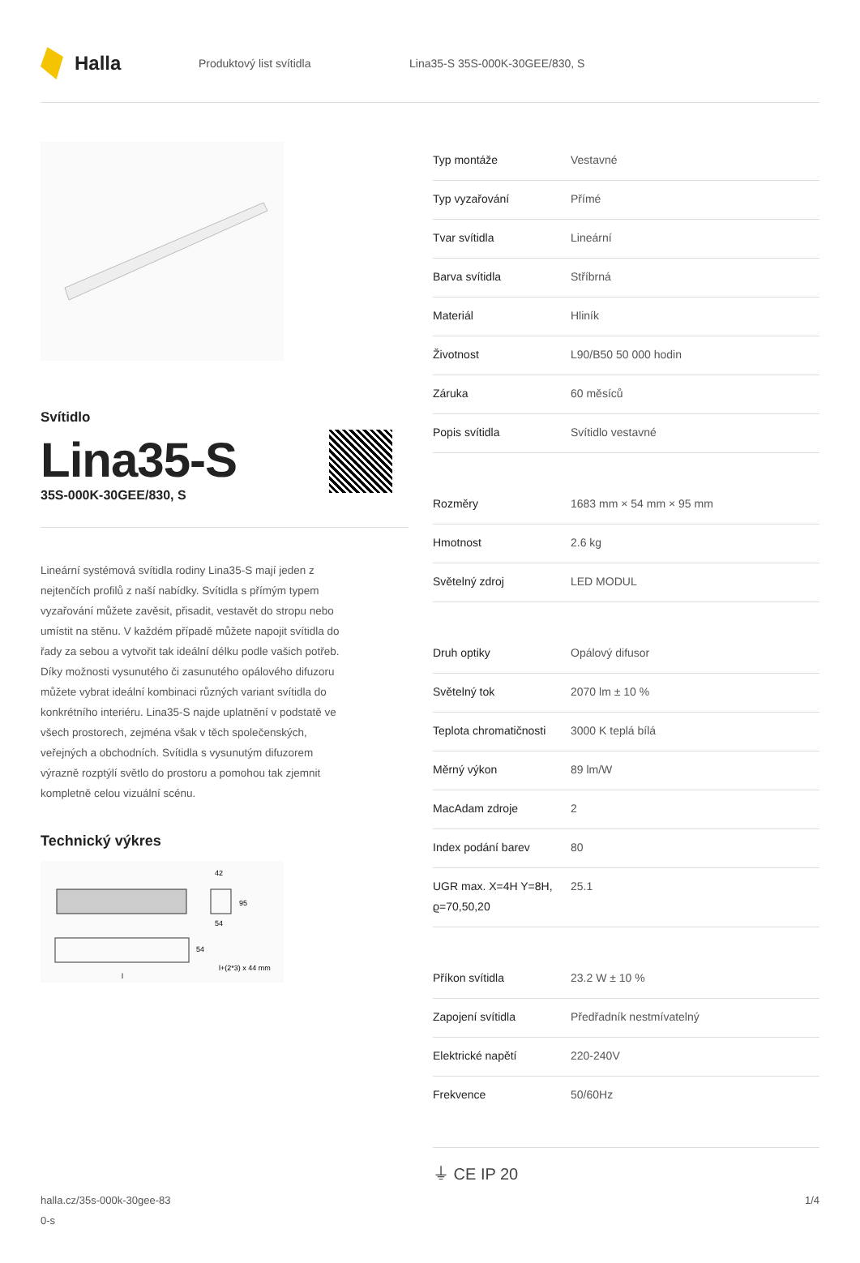Halla
Produktový list svítidla Lina35-S 35S-000K-30GEE/830, S
Svítidlo
Lina35-S
35S-000K-30GEE/830, S
Lineární systémová svítidla rodiny Lina35-S mají jeden z nejtenčích profilů z naší nabídky. Svítidla s přímým typem vyzařování můžete zavěsit, přisadit, vestavět do stropu nebo umístit na stěnu. V každém případě můžete napojit svítidla do řady za sebou a vytvořit tak ideální délku podle vašich potřeb. Díky možnosti vysunutého či zasunutého opálového difuzoru můžete vybrat ideální kombinaci různých variant svítidla do konkrétního interiéru. Lina35-S najde uplatnění v podstatě ve všech prostorech, zejména však v těch společenských, veřejných a obchodních. Svítidla s vysunutým difuzorem výrazně rozptýlí světlo do prostoru a pomohou tak zjemnit kompletně celou vizuální scénu.
Technický výkres
42
95
54
54
l+(2*3) x 44 mm
l
| Typ montáže | Vestavné |
| Typ vyzařování | Přímé |
| Tvar svítidla | Lineární |
| Barva svítidla | Stříbrná |
| Materiál | Hliník |
| Životnost | L90/B50 50 000 hodin |
| Záruka | 60 měsíců |
| Popis svítidla | Svítidlo vestavné |
| Rozměry | 1683 mm × 54 mm × 95 mm |
| Hmotnost | 2.6 kg |
| Světelný zdroj | LED MODUL |
| Druh optiky | Opálový difusor |
| Světelný tok | 2070 lm ± 10 % |
| Teplota chromatičnosti | 3000 K teplá bílá |
| Měrný výkon | 89 lm/W |
| MacAdam zdroje | 2 |
| Index podání barev | 80 |
| UGR max. X=4H Y=8H, ϱ=70,50,20 | 25.1 |
| Příkon svítidla | 23.2 W ± 10 % |
| Zapojení svítidla | Předřadník nestmívatelný |
| Elektrické napětí | 220-240V |
| Frekvence | 50/60Hz |
⏚ CE IP 20
halla.cz/35s-000k-30gee-83
0-s
1/4